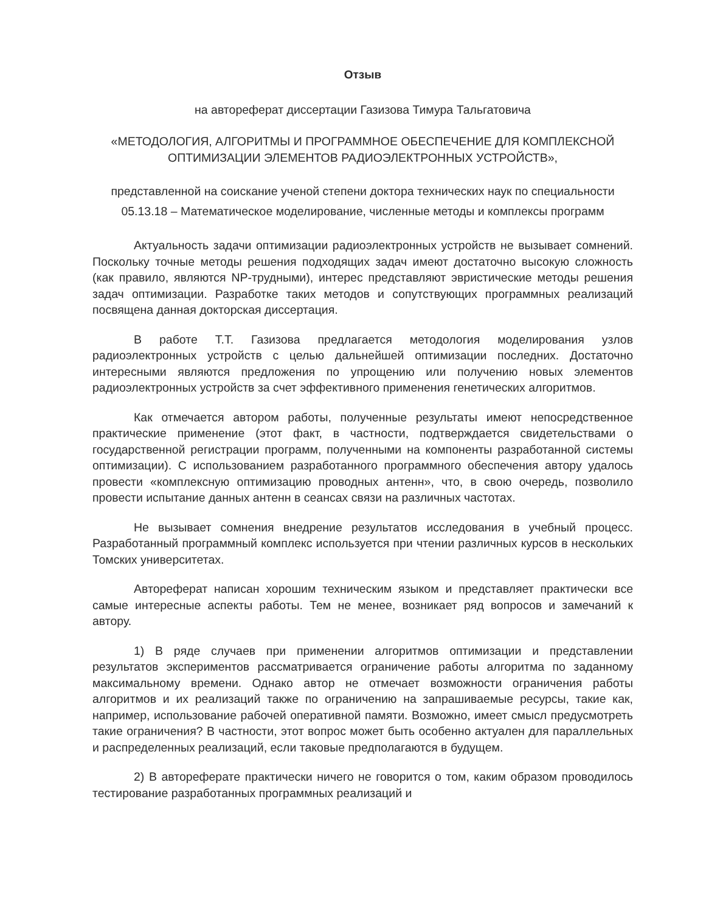Отзыв
на автореферат диссертации Газизова Тимура Тальгатовича
«МЕТОДОЛОГИЯ, АЛГОРИТМЫ И ПРОГРАММНОЕ ОБЕСПЕЧЕНИЕ ДЛЯ КОМПЛЕКСНОЙ ОПТИМИЗАЦИИ ЭЛЕМЕНТОВ РАДИОЭЛЕКТРОННЫХ УСТРОЙСТВ»,
представленной на соискание ученой степени доктора технических наук по специальности 05.13.18 – Математическое моделирование, численные методы и комплексы программ
Актуальность задачи оптимизации радиоэлектронных устройств не вызывает сомнений. Поскольку точные методы решения подходящих задач имеют достаточно высокую сложность (как правило, являются NP-трудными), интерес представляют эвристические методы решения задач оптимизации. Разработке таких методов и сопутствующих программных реализаций посвящена данная докторская диссертация.
В работе Т.Т. Газизова предлагается методология моделирования узлов радиоэлектронных устройств с целью дальнейшей оптимизации последних. Достаточно интересными являются предложения по упрощению или получению новых элементов радиоэлектронных устройств за счет эффективного применения генетических алгоритмов.
Как отмечается автором работы, полученные результаты имеют непосредственное практические применение (этот факт, в частности, подтверждается свидетельствами о государственной регистрации программ, полученными на компоненты разработанной системы оптимизации). С использованием разработанного программного обеспечения автору удалось провести «комплексную оптимизацию проводных антенн», что, в свою очередь, позволило провести испытание данных антенн в сеансах связи на различных частотах.
Не вызывает сомнения внедрение результатов исследования в учебный процесс. Разработанный программный комплекс используется при чтении различных курсов в нескольких Томских университетах.
Автореферат написан хорошим техническим языком и представляет практически все самые интересные аспекты работы. Тем не менее, возникает ряд вопросов и замечаний к автору.
1) В ряде случаев при применении алгоритмов оптимизации и представлении результатов экспериментов рассматривается ограничение работы алгоритма по заданному максимальному времени. Однако автор не отмечает возможности ограничения работы алгоритмов и их реализаций также по ограничению на запрашиваемые ресурсы, такие как, например, использование рабочей оперативной памяти. Возможно, имеет смысл предусмотреть такие ограничения? В частности, этот вопрос может быть особенно актуален для параллельных и распределенных реализаций, если таковые предполагаются в будущем.
2) В автореферате практически ничего не говорится о том, каким образом проводилось тестирование разработанных программных реализаций и